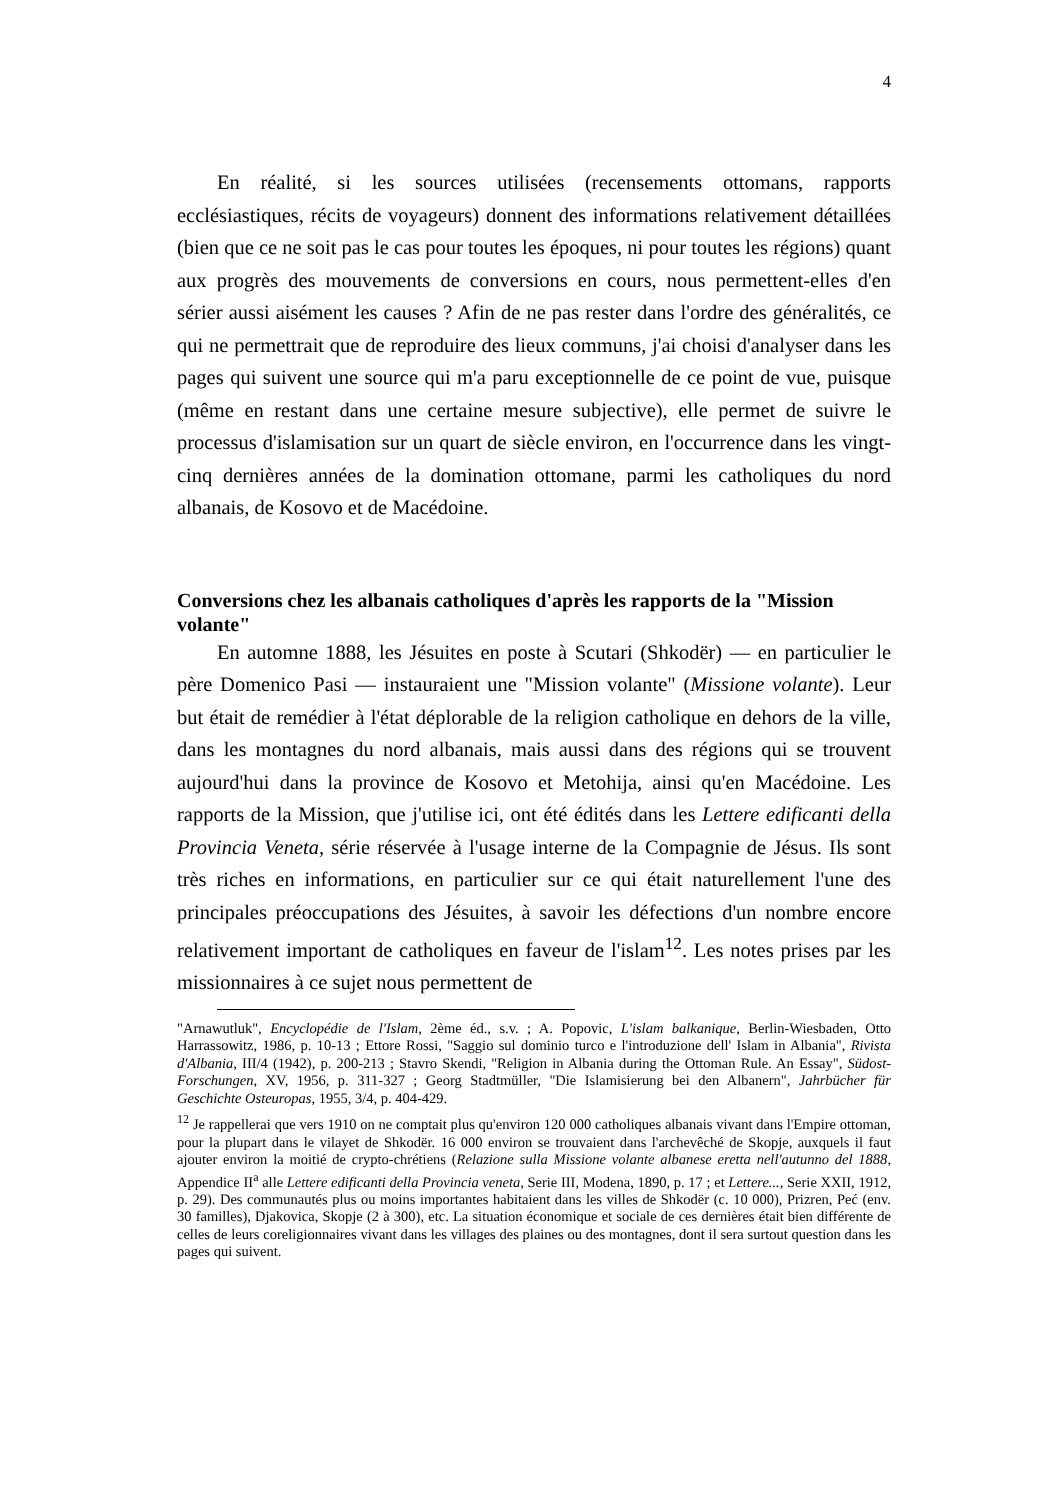4
En réalité, si les sources utilisées (recensements ottomans, rapports ecclésiastiques, récits de voyageurs) donnent des informations relativement détaillées (bien que ce ne soit pas le cas pour toutes les époques, ni pour toutes les régions) quant aux progrès des mouvements de conversions en cours, nous permettent-elles d'en sérier aussi aisément les causes ? Afin de ne pas rester dans l'ordre des généralités, ce qui ne permettrait que de reproduire des lieux communs, j'ai choisi d'analyser dans les pages qui suivent une source qui m'a paru exceptionnelle de ce point de vue, puisque (même en restant dans une certaine mesure subjective), elle permet de suivre le processus d'islamisation sur un quart de siècle environ, en l'occurrence dans les vingt-cinq dernières années de la domination ottomane, parmi les catholiques du nord albanais, de Kosovo et de Macédoine.
Conversions chez les albanais catholiques d'après les rapports de la "Mission volante"
En automne 1888, les Jésuites en poste à Scutari (Shkodër) — en particulier le père Domenico Pasi — instauraient une "Mission volante" (Missione volante). Leur but était de remédier à l'état déplorable de la religion catholique en dehors de la ville, dans les montagnes du nord albanais, mais aussi dans des régions qui se trouvent aujourd'hui dans la province de Kosovo et Metohija, ainsi qu'en Macédoine. Les rapports de la Mission, que j'utilise ici, ont été édités dans les Lettere edificanti della Provincia Veneta, série réservée à l'usage interne de la Compagnie de Jésus. Ils sont très riches en informations, en particulier sur ce qui était naturellement l'une des principales préoccupations des Jésuites, à savoir les défections d'un nombre encore relativement important de catholiques en faveur de l'islam<sup>12</sup>. Les notes prises par les missionnaires à ce sujet nous permettent de
"Arnawutluk", Encyclopédie de l'Islam, 2ème éd., s.v. ; A. Popovic, L'islam balkanique, Berlin-Wiesbaden, Otto Harrassowitz, 1986, p. 10-13 ; Ettore Rossi, "Saggio sul dominio turco e l'introduzione dell' Islam in Albania", Rivista d'Albania, III/4 (1942), p. 200-213 ; Stavro Skendi, "Religion in Albania during the Ottoman Rule. An Essay", Südost-Forschungen, XV, 1956, p. 311-327 ; Georg Stadtmüller, "Die Islamisierung bei den Albanern", Jahrbücher für Geschichte Osteuropas, 1955, 3/4, p. 404-429.
<sup>12</sup> Je rappellerai que vers 1910 on ne comptait plus qu'environ 120 000 catholiques albanais vivant dans l'Empire ottoman, pour la plupart dans le vilayet de Shkodër. 16 000 environ se trouvaient dans l'archevêché de Skopje, auxquels il faut ajouter environ la moitié de crypto-chrétiens (Relazione sulla Missione volante albanese eretta nell'autunno del 1888, Appendice II<sup>a</sup> alle Lettere edificanti della Provincia veneta, Serie III, Modena, 1890, p. 17 ; et Lettere..., Serie XXII, 1912, p. 29). Des communautés plus ou moins importantes habitaient dans les villes de Shkodër (c. 10 000), Prizren, Peć (env. 30 familles), Djakovica, Skopje (2 à 300), etc. La situation économique et sociale de ces dernières était bien différente de celles de leurs coreligionnaires vivant dans les villages des plaines ou des montagnes, dont il sera surtout question dans les pages qui suivent.